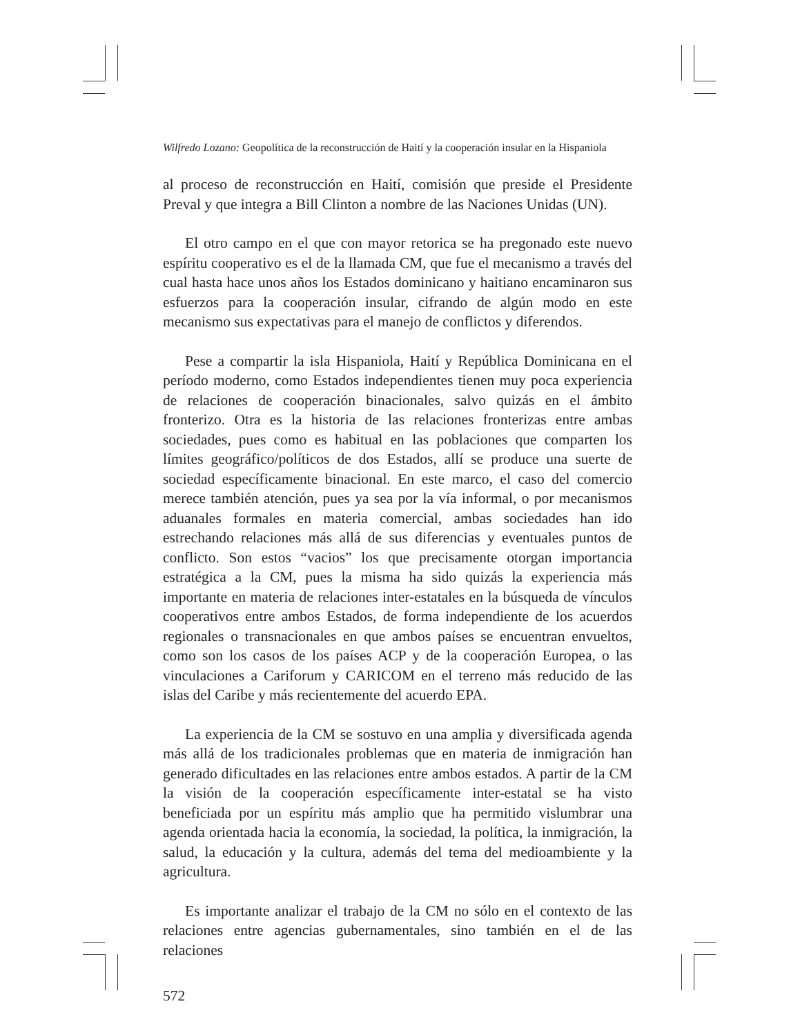Wilfredo Lozano: Geopolítica de la reconstrucción de Haití y la cooperación insular en la Hispaniola
al proceso de reconstrucción en Haití, comisión que preside el Presidente Preval y que integra a Bill Clinton a nombre de las Naciones Unidas (UN).
El otro campo en el que con mayor retorica se ha pregonado este nuevo espíritu cooperativo es el de la llamada CM, que fue el mecanismo a través del cual hasta hace unos años los Estados dominicano y haitiano encaminaron sus esfuerzos para la cooperación insular, cifrando de algún modo en este mecanismo sus expectativas para el manejo de conflictos y diferendos.
Pese a compartir la isla Hispaniola, Haití y República Dominicana en el período moderno, como Estados independientes tienen muy poca experiencia de relaciones de cooperación binacionales, salvo quizás en el ámbito fronterizo. Otra es la historia de las relaciones fronterizas entre ambas sociedades, pues como es habitual en las poblaciones que comparten los límites geográfico/políticos de dos Estados, allí se produce una suerte de sociedad específicamente binacional. En este marco, el caso del comercio merece también atención, pues ya sea por la vía informal, o por mecanismos aduanales formales en materia comercial, ambas sociedades han ido estrechando relaciones más allá de sus diferencias y eventuales puntos de conflicto. Son estos “vacios” los que precisamente otorgan importancia estratégica a la CM, pues la misma ha sido quizás la experiencia más importante en materia de relaciones inter-estatales en la búsqueda de vínculos cooperativos entre ambos Estados, de forma independiente de los acuerdos regionales o transnacionales en que ambos países se encuentran envueltos, como son los casos de los países ACP y de la cooperación Europea, o las vinculaciones a Cariforum y CARICOM en el terreno más reducido de las islas del Caribe y más recientemente del acuerdo EPA.
La experiencia de la CM se sostuvo en una amplia y diversificada agenda más allá de los tradicionales problemas que en materia de inmigración han generado dificultades en las relaciones entre ambos estados. A partir de la CM la visión de la cooperación específicamente inter-estatal se ha visto beneficiada por un espíritu más amplio que ha permitido vislumbrar una agenda orientada hacia la economía, la sociedad, la política, la inmigración, la salud, la educación y la cultura, además del tema del medioambiente y la agricultura.
Es importante analizar el trabajo de la CM no sólo en el contexto de las relaciones entre agencias gubernamentales, sino también en el de las relaciones
572